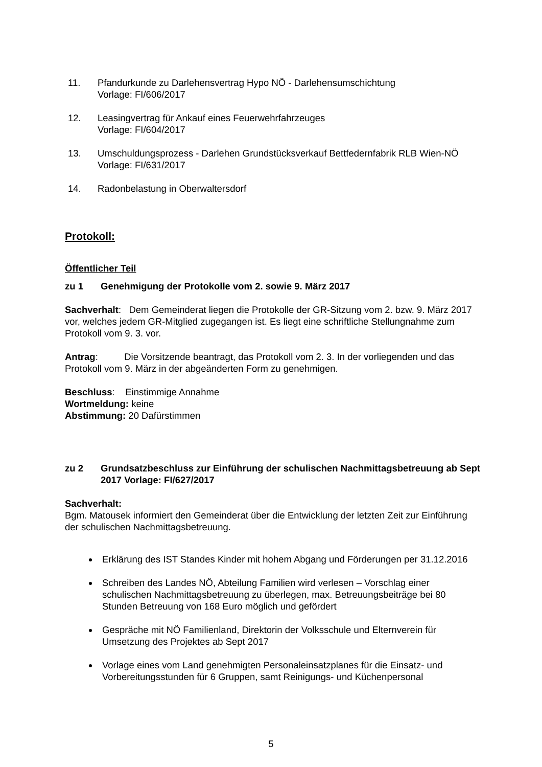11. Pfandurkunde zu Darlehensvertrag Hypo NÖ - Darlehensumschichtung
Vorlage: FI/606/2017
12. Leasingvertrag für Ankauf eines Feuerwehrfahrzeuges
Vorlage: FI/604/2017
13. Umschuldungsprozess - Darlehen Grundstücksverkauf Bettfedernfabrik RLB Wien-NÖ
Vorlage: FI/631/2017
14. Radonbelastung in Oberwaltersdorf
Protokoll:
Öffentlicher Teil
zu 1 Genehmigung der Protokolle vom 2. sowie 9. März 2017
Sachverhalt: Dem Gemeinderat liegen die Protokolle der GR-Sitzung vom 2. bzw. 9. März 2017 vor, welches jedem GR-Mitglied zugegangen ist. Es liegt eine schriftliche Stellungnahme zum Protokoll vom 9. 3. vor.
Antrag: Die Vorsitzende beantragt, das Protokoll vom 2. 3. In der vorliegenden und das Protokoll vom 9. März in der abgeänderten Form zu genehmigen.
Beschluss: Einstimmige Annahme
Wortmeldung: keine
Abstimmung: 20 Dafürstimmen
zu 2 Grundsatzbeschluss zur Einführung der schulischen Nachmittagsbetreuung ab Sept 2017 Vorlage: FI/627/2017
Sachverhalt:
Bgm. Matousek informiert den Gemeinderat über die Entwicklung der letzten Zeit zur Einführung der schulischen Nachmittagsbetreuung.
Erklärung des IST Standes Kinder mit hohem Abgang und Förderungen per 31.12.2016
Schreiben des Landes NÖ, Abteilung Familien wird verlesen – Vorschlag einer schulischen Nachmittagsbetreuung zu überlegen, max. Betreuungsbeiträge bei 80 Stunden Betreuung von 168 Euro möglich und gefördert
Gespräche mit NÖ Familienland, Direktorin der Volksschule und Elternverein für Umsetzung des Projektes ab Sept 2017
Vorlage eines vom Land genehmigten Personaleinsatzplanes für die Einsatz- und Vorbereitungsstunden für 6 Gruppen, samt Reinigungs- und Küchenpersonal
5